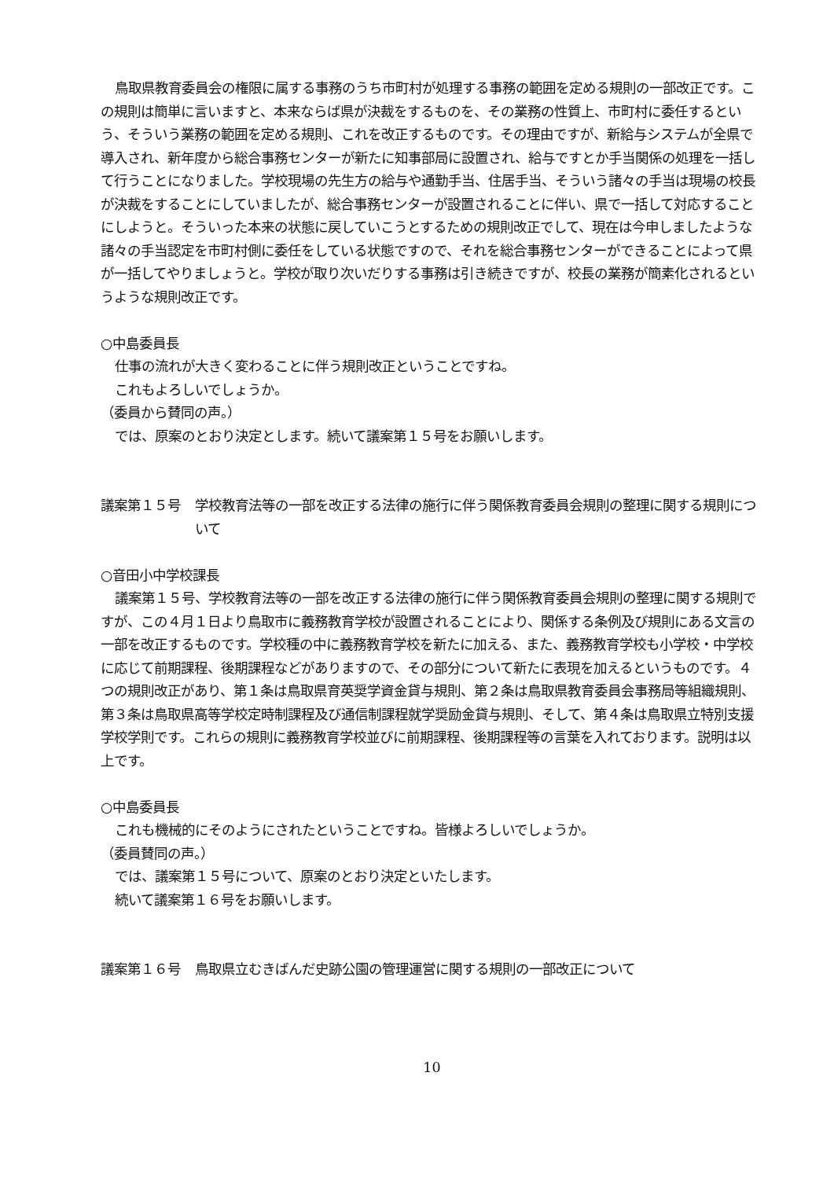鳥取県教育委員会の権限に属する事務のうち市町村が処理する事務の範囲を定める規則の一部改正です。この規則は簡単に言いますと、本来ならば県が決裁をするものを、その業務の性質上、市町村に委任するという、そういう業務の範囲を定める規則、これを改正するものです。その理由ですが、新給与システムが全県で導入され、新年度から総合事務センターが新たに知事部局に設置され、給与ですとか手当関係の処理を一括して行うことになりました。学校現場の先生方の給与や通勤手当、住居手当、そういう諸々の手当は現場の校長が決裁をすることにしていましたが、総合事務センターが設置されることに伴い、県で一括して対応することにしようと。そういった本来の状態に戻していこうとするための規則改正でして、現在は今申しましたような諸々の手当認定を市町村側に委任をしている状態ですので、それを総合事務センターができることによって県が一括してやりましょうと。学校が取り次いだりする事務は引き続きですが、校長の業務が簡素化されるというような規則改正です。
○中島委員長
仕事の流れが大きく変わることに伴う規則改正ということですね。
これもよろしいでしょうか。
（委員から賛同の声。）
では、原案のとおり決定とします。続いて議案第１５号をお願いします。
議案第１５号 学校教育法等の一部を改正する法律の施行に伴う関係教育委員会規則の整理に関する規則について
○音田小中学校課長
議案第１５号、学校教育法等の一部を改正する法律の施行に伴う関係教育委員会規則の整理に関する規則ですが、この４月１日より鳥取市に義務教育学校が設置されることにより、関係する条例及び規則にある文言の一部を改正するものです。学校種の中に義務教育学校を新たに加える、また、義務教育学校も小学校・中学校に応じて前期課程、後期課程などがありますので、その部分について新たに表現を加えるというものです。４つの規則改正があり、第１条は鳥取県育英奨学資金貸与規則、第２条は鳥取県教育委員会事務局等組織規則、第３条は鳥取県高等学校定時制課程及び通信制課程就学奨励金貸与規則、そして、第４条は鳥取県立特別支援学校学則です。これらの規則に義務教育学校並びに前期課程、後期課程等の言葉を入れております。説明は以上です。
○中島委員長
これも機械的にそのようにされたということですね。皆様よろしいでしょうか。
（委員賛同の声。）
では、議案第１５号について、原案のとおり決定といたします。
続いて議案第１６号をお願いします。
議案第１６号 鳥取県立むきばんだ史跡公園の管理運営に関する規則の一部改正について
10